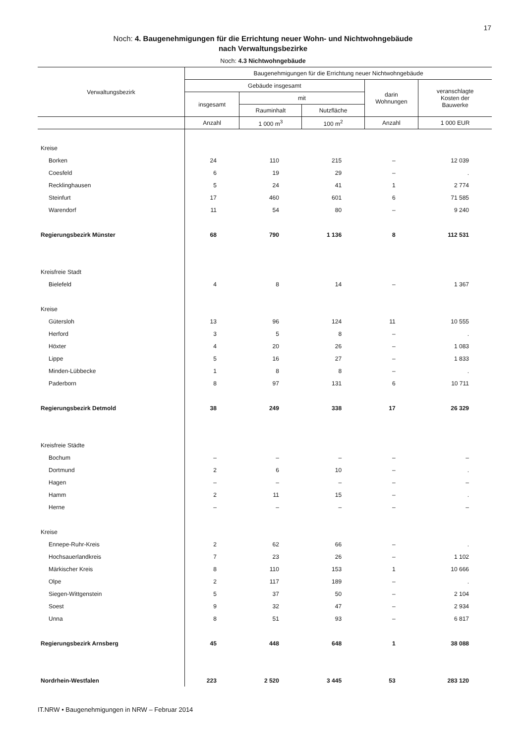17
Noch: 4. Baugenehmigungen für die Errichtung neuer Wohn- und Nichtwohngebäude
nach Verwaltungsbezirke
Noch: 4.3 Nichtwohngebäude
| Verwaltungsbezirk | Baugenehmigungen für die Errichtung neuer Nichtwohngebäude | | | | |
| --- | --- | --- | --- | --- | --- |
| | Gebäude insgesamt | | | darin Wohnungen | veranschlagte Kosten der Bauwerke |
| | insgesamt | mit | | | |
| | | Rauminhalt | Nutzfläche | | |
| | Anzahl | 1 000 m<sup>3</sup> | 100 m<sup>2</sup> | Anzahl | 1 000 EUR |
| Kreise | | | | | |
| Borken | 24 | 110 | 215 | – | 12 039 |
| Coesfeld | 6 | 19 | 29 | – | . |
| Recklinghausen | 5 | 24 | 41 | 1 | 2 774 |
| Steinfurt | 17 | 460 | 601 | 6 | 71 585 |
| Warendorf | 11 | 54 | 80 | – | 9 240 |
| Regierungsbezirk Münster | 68 | 790 | 1 136 | 8 | 112 531 |
| Kreisfreie Stadt | | | | | |
| Bielefeld | 4 | 8 | 14 | – | 1 367 |
| Kreise | | | | | |
| Gütersloh | 13 | 96 | 124 | 11 | 10 555 |
| Herford | 3 | 5 | 8 | – | . |
| Höxter | 4 | 20 | 26 | – | 1 083 |
| Lippe | 5 | 16 | 27 | – | 1 833 |
| Minden-Lübbecke | 1 | 8 | 8 | – | . |
| Paderborn | 8 | 97 | 131 | 6 | 10 711 |
| Regierungsbezirk Detmold | 38 | 249 | 338 | 17 | 26 329 |
| Kreisfreie Städte | | | | | |
| Bochum | – | – | – | – | – |
| Dortmund | 2 | 6 | 10 | – | . |
| Hagen | – | – | – | – | – |
| Hamm | 2 | 11 | 15 | – | . |
| Herne | – | – | – | – | – |
| Kreise | | | | | |
| Ennepe-Ruhr-Kreis | 2 | 62 | 66 | – | . |
| Hochsauerlandkreis | 7 | 23 | 26 | – | 1 102 |
| Märkischer Kreis | 8 | 110 | 153 | 1 | 10 666 |
| Olpe | 2 | 117 | 189 | – | . |
| Siegen-Wittgenstein | 5 | 37 | 50 | – | 2 104 |
| Soest | 9 | 32 | 47 | – | 2 934 |
| Unna | 8 | 51 | 93 | – | 6 817 |
| Regierungsbezirk Arnsberg | 45 | 448 | 648 | 1 | 38 088 |
| Nordrhein-Westfalen | 223 | 2 520 | 3 445 | 53 | 283 120 |
IT.NRW • Baugenehmigungen in NRW – Februar 2014